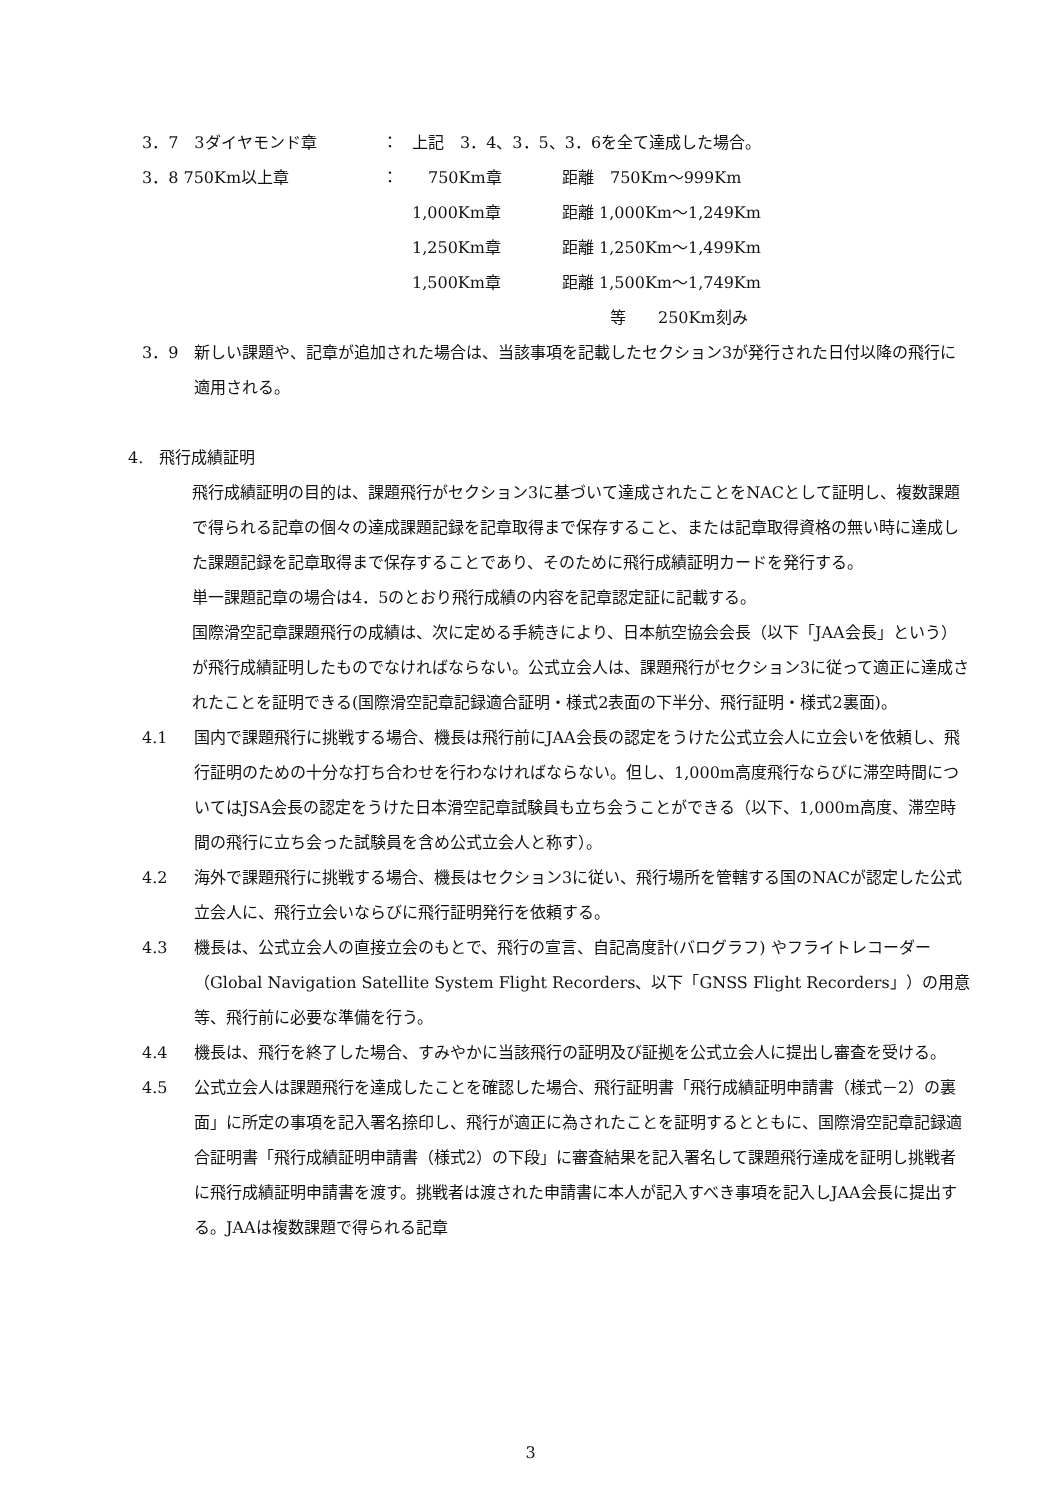3．7　3ダイヤモンド章 ： 上記　3．4、3．5、3．6を全て達成した場合。
3．8 750Km以上章 ：　750Km章 距離　750Km～999Km
1,000Km章 距離 1,000Km～1,249Km
1,250Km章 距離 1,250Km～1,499Km
1,500Km章 距離 1,500Km～1,749Km
　　　等　　250Km刻み
3．9 新しい課題や、記章が追加された場合は、当該事項を記載したセクション3が発行された日付以降の飛行に適用される。
4.　飛行成績証明
飛行成績証明の目的は、課題飛行がセクション3に基づいて達成されたことをNACとして証明し、複数課題で得られる記章の個々の達成課題記録を記章取得まで保存すること、または記章取得資格の無い時に達成した課題記録を記章取得まで保存することであり、そのために飛行成績証明カードを発行する。
単一課題記章の場合は4．5のとおり飛行成績の内容を記章認定証に記載する。
国際滑空記章課題飛行の成績は、次に定める手続きにより、日本航空協会会長（以下「JAA会長」という）が飛行成績証明したものでなければならない。公式立会人は、課題飛行がセクション3に従って適正に達成されたことを証明できる(国際滑空記章記録適合証明・様式2表面の下半分、飛行証明・様式2裏面)。
4.1 国内で課題飛行に挑戦する場合、機長は飛行前にJAA会長の認定をうけた公式立会人に立会いを依頼し、飛行証明のための十分な打ち合わせを行わなければならない。但し、1,000m高度飛行ならびに滞空時間についてはJSA会長の認定をうけた日本滑空記章試験員も立ち会うことができる（以下、1,000m高度、滞空時間の飛行に立ち会った試験員を含め公式立会人と称す）。
4.2 海外で課題飛行に挑戦する場合、機長はセクション3に従い、飛行場所を管轄する国のNACが認定した公式立会人に、飛行立会いならびに飛行証明発行を依頼する。
4.3 機長は、公式立会人の直接立会のもとで、飛行の宣言、自記高度計(バログラフ) やフライトレコーダー（Global Navigation Satellite System Flight Recorders、以下「GNSS Flight Recorders」）の用意等、飛行前に必要な準備を行う。
4.4 機長は、飛行を終了した場合、すみやかに当該飛行の証明及び証拠を公式立会人に提出し審査を受ける。
4.5 公式立会人は課題飛行を達成したことを確認した場合、飛行証明書「飛行成績証明申請書（様式－2）の裏面」に所定の事項を記入署名捺印し、飛行が適正に為されたことを証明するとともに、国際滑空記章記録適合証明書「飛行成績証明申請書（様式2）の下段」に審査結果を記入署名して課題飛行達成を証明し挑戦者に飛行成績証明申請書を渡す。挑戦者は渡された申請書に本人が記入すべき事項を記入しJAA会長に提出する。JAAは複数課題で得られる記章
3